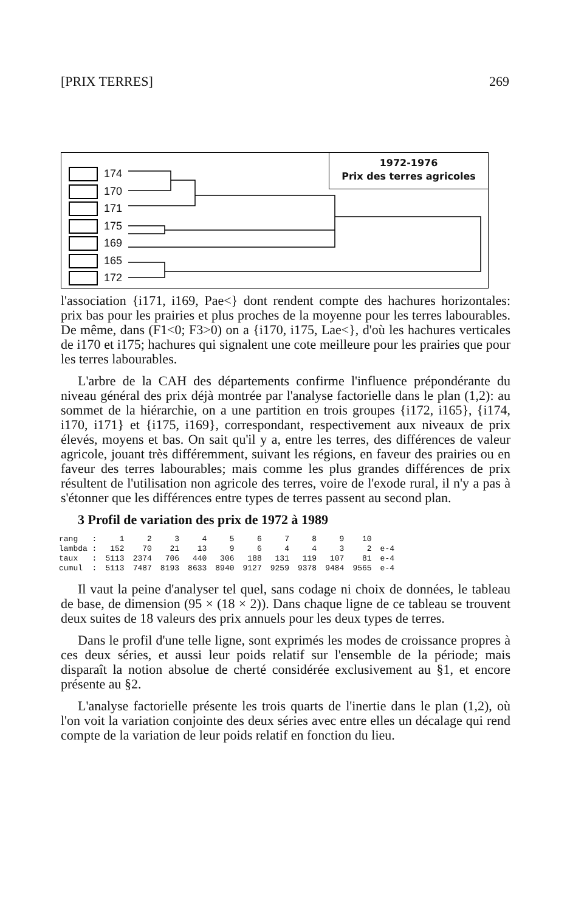[PRIX TERRES] 269
174
170
171
175
169
165
172
1972-1976
Prix des terres agricoles
l'association {i171, i169, Pae<} dont rendent compte des hachures horizontales: prix bas pour les prairies et plus proches de la moyenne pour les terres labourables. De même, dans (F1<0; F3>0) on a {i170, i175, Lae<}, d'où les hachures verticales de i170 et i175; hachures qui signalent une cote meilleure pour les prairies que pour les terres labourables.
L'arbre de la CAH des départements confirme l'influence prépondérante du niveau général des prix déjà montrée par l'analyse factorielle dans le plan (1,2): au sommet de la hiérarchie, on a une partition en trois groupes {i172, i165}, {i174, i170, i171} et {i175, i169}, correspondant, respectivement aux niveaux de prix élevés, moyens et bas. On sait qu'il y a, entre les terres, des différences de valeur agricole, jouant très différemment, suivant les régions, en faveur des prairies ou en faveur des terres labourables; mais comme les plus grandes différences de prix résultent de l'utilisation non agricole des terres, voire de l'exode rural, il n'y a pas à s'étonner que les différences entre types de terres passent au second plan.
3 Profil de variation des prix de 1972 à 1989
| rang : | 1 | 2 | 3 | 4 | 5 | 6 | 7 | 8 | 9 | 10 | |
| lambda : | 152 | 70 | 21 | 13 | 9 | 6 | 4 | 4 | 3 | 2 | e-4 |
| taux : | 5113 | 2374 | 706 | 440 | 306 | 188 | 131 | 119 | 107 | 81 | e-4 |
| cumul : | 5113 | 7487 | 8193 | 8633 | 8940 | 9127 | 9259 | 9378 | 9484 | 9565 | e-4 |
Il vaut la peine d'analyser tel quel, sans codage ni choix de données, le tableau de base, de dimension (95 × (18 × 2)). Dans chaque ligne de ce tableau se trouvent deux suites de 18 valeurs des prix annuels pour les deux types de terres.
Dans le profil d'une telle ligne, sont exprimés les modes de croissance propres à ces deux séries, et aussi leur poids relatif sur l'ensemble de la période; mais disparaît la notion absolue de cherté considérée exclusivement au §1, et encore présente au §2.
L'analyse factorielle présente les trois quarts de l'inertie dans le plan (1,2), où l'on voit la variation conjointe des deux séries avec entre elles un décalage qui rend compte de la variation de leur poids relatif en fonction du lieu.